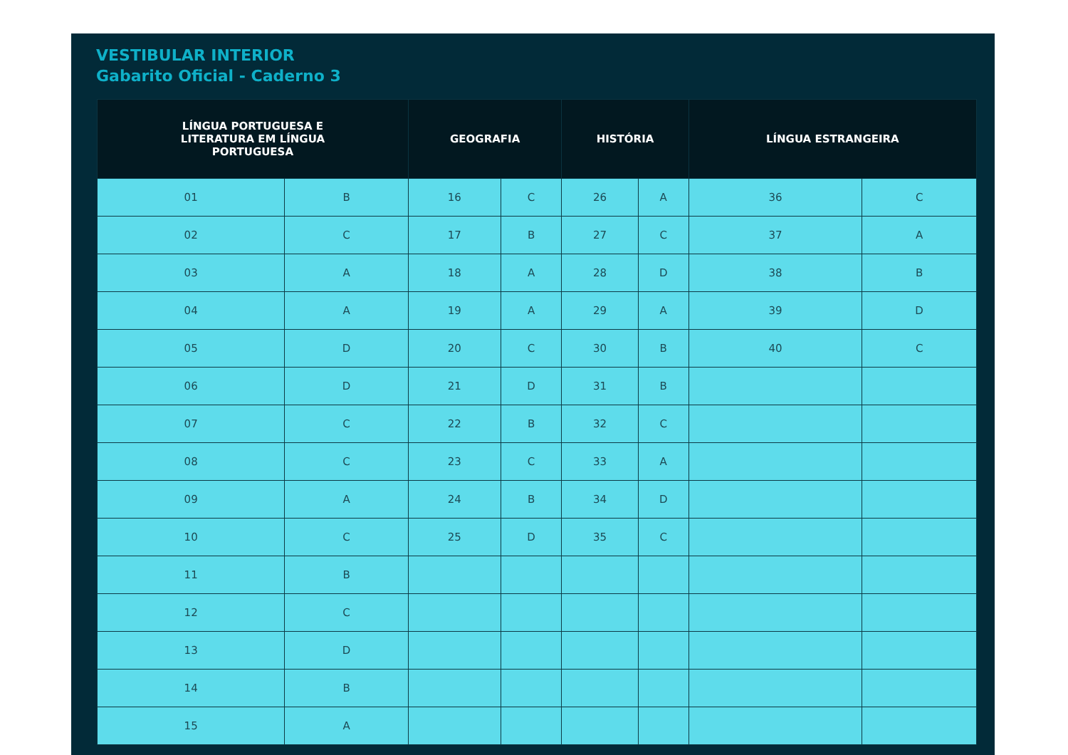VESTIBULAR INTERIOR
Gabarito Oficial - Caderno 3
| LÍNGUA PORTUGUESA E LITERATURA EM LÍNGUA PORTUGUESA | | GEOGRAFIA | | HISTÓRIA | | LÍNGUA ESTRANGEIRA | |
| --- | --- | --- | --- | --- | --- | --- | --- |
| 01 | B | 16 | C | 26 | A | 36 | C |
| 02 | C | 17 | B | 27 | C | 37 | A |
| 03 | A | 18 | A | 28 | D | 38 | B |
| 04 | A | 19 | A | 29 | A | 39 | D |
| 05 | D | 20 | C | 30 | B | 40 | C |
| 06 | D | 21 | D | 31 | B | | |
| 07 | C | 22 | B | 32 | C | | |
| 08 | C | 23 | C | 33 | A | | |
| 09 | A | 24 | B | 34 | D | | |
| 10 | C | 25 | D | 35 | C | | |
| 11 | B | | | | | | |
| 12 | C | | | | | | |
| 13 | D | | | | | | |
| 14 | B | | | | | | |
| 15 | A | | | | | | |